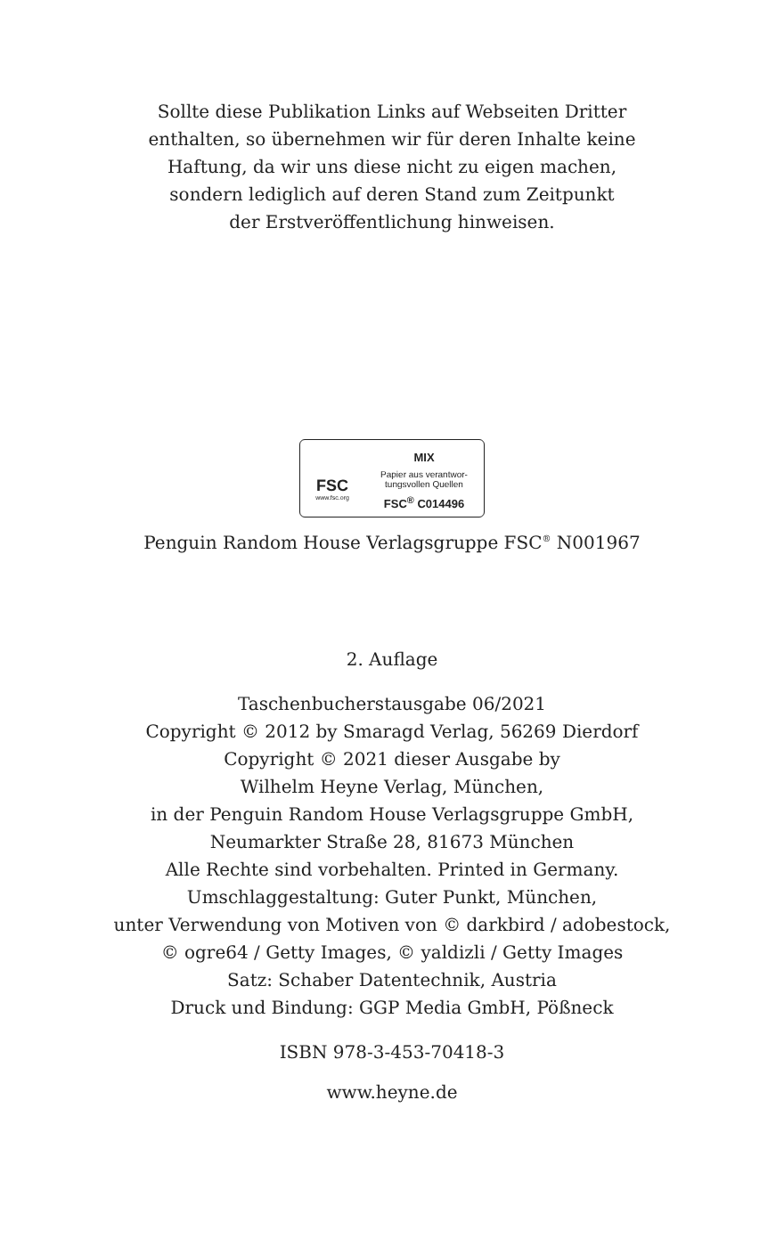Sollte diese Publikation Links auf Webseiten Dritter
enthalten, so übernehmen wir für deren Inhalte keine
Haftung, da wir uns diese nicht zu eigen machen,
sondern lediglich auf deren Stand zum Zeitpunkt
der Erstveröffentlichung hinweisen.
FSC
www.fsc.org
MIX
Papier aus verantwor-
tungsvollen Quellen
FSC<sup>®</sup> C014496
Penguin Random House Verlagsgruppe FSC<sup>®</sup> N001967
2. Auflage
Taschenbucherstausgabe 06/2021
Copyright © 2012 by Smaragd Verlag, 56269 Dierdorf
Copyright © 2021 dieser Ausgabe by
Wilhelm Heyne Verlag, München,
in der Penguin Random House Verlagsgruppe GmbH,
Neumarkter Straße 28, 81673 München
Alle Rechte sind vorbehalten. Printed in Germany.
Umschlaggestaltung: Guter Punkt, München,
unter Verwendung von Motiven von © darkbird / adobestock,
© ogre64 / Getty Images, © yaldizli / Getty Images
Satz: Schaber Datentechnik, Austria
Druck und Bindung: GGP Media GmbH, Pößneck
ISBN 978-3-453-70418-3
www.heyne.de